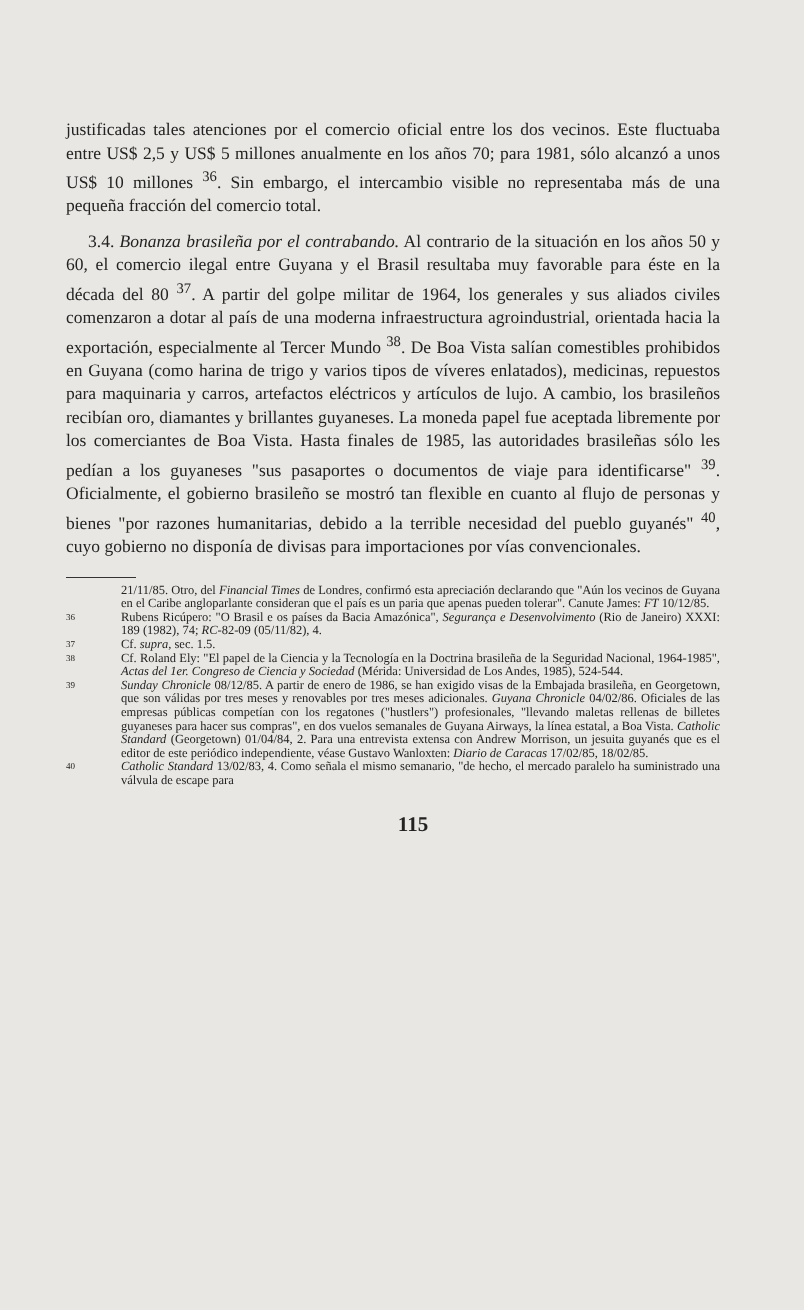justificadas tales atenciones por el comercio oficial entre los dos vecinos. Este fluctuaba entre US$ 2,5 y US$ 5 millones anualmente en los años 70; para 1981, sólo alcanzó a unos US$ 10 millones <sup>36</sup>. Sin embargo, el intercambio visible no representaba más de una pequeña fracción del comercio total.
3.4. Bonanza brasileña por el contrabando. Al contrario de la situación en los años 50 y 60, el comercio ilegal entre Guyana y el Brasil resultaba muy favorable para éste en la década del 80 <sup>37</sup>. A partir del golpe militar de 1964, los generales y sus aliados civiles comenzaron a dotar al país de una moderna infraestructura agroindustrial, orientada hacia la exportación, especialmente al Tercer Mundo <sup>38</sup>. De Boa Vista salían comestibles prohibidos en Guyana (como harina de trigo y varios tipos de víveres enlatados), medicinas, repuestos para maquinaria y carros, artefactos eléctricos y artículos de lujo. A cambio, los brasileños recibían oro, diamantes y brillantes guyaneses. La moneda papel fue aceptada libremente por los comerciantes de Boa Vista. Hasta finales de 1985, las autoridades brasileñas sólo les pedían a los guyaneses "sus pasaportes o documentos de viaje para identificarse" <sup>39</sup>. Oficialmente, el gobierno brasileño se mostró tan flexible en cuanto al flujo de personas y bienes "por razones humanitarias, debido a la terrible necesidad del pueblo guyanés" <sup>40</sup>, cuyo gobierno no disponía de divisas para importaciones por vías convencionales.
21/11/85. Otro, del Financial Times de Londres, confirmó esta apreciación declarando que "Aún los vecinos de Guyana en el Caribe angloparlante consideran que el país es un paria que apenas pueden tolerar". Canute James: FT 10/12/85.
36 Rubens Ricúpero: "O Brasil e os países da Bacia Amazónica", Segurança e Desenvolvimento (Rio de Janeiro) XXXI: 189 (1982), 74; RC-82-09 (05/11/82), 4.
37 Cf. supra, sec. 1.5.
38 Cf. Roland Ely: "El papel de la Ciencia y la Tecnología en la Doctrina brasileña de la Seguridad Nacional, 1964-1985", Actas del 1er. Congreso de Ciencia y Sociedad (Mérida: Universidad de Los Andes, 1985), 524-544.
39 Sunday Chronicle 08/12/85. A partir de enero de 1986, se han exigido visas de la Embajada brasileña, en Georgetown, que son válidas por tres meses y renovables por tres meses adicionales. Guyana Chronicle 04/02/86. Oficiales de las empresas públicas competían con los regatones ("hustlers") profesionales, "llevando maletas rellenas de billetes guyaneses para hacer sus compras", en dos vuelos semanales de Guyana Airways, la línea estatal, a Boa Vista. Catholic Standard (Georgetown) 01/04/84, 2. Para una entrevista extensa con Andrew Morrison, un jesuita guyanés que es el editor de este periódico independiente, véase Gustavo Wanloxten: Diario de Caracas 17/02/85, 18/02/85.
40 Catholic Standard 13/02/83, 4. Como señala el mismo semanario, "de hecho, el mercado paralelo ha suministrado una válvula de escape para
115